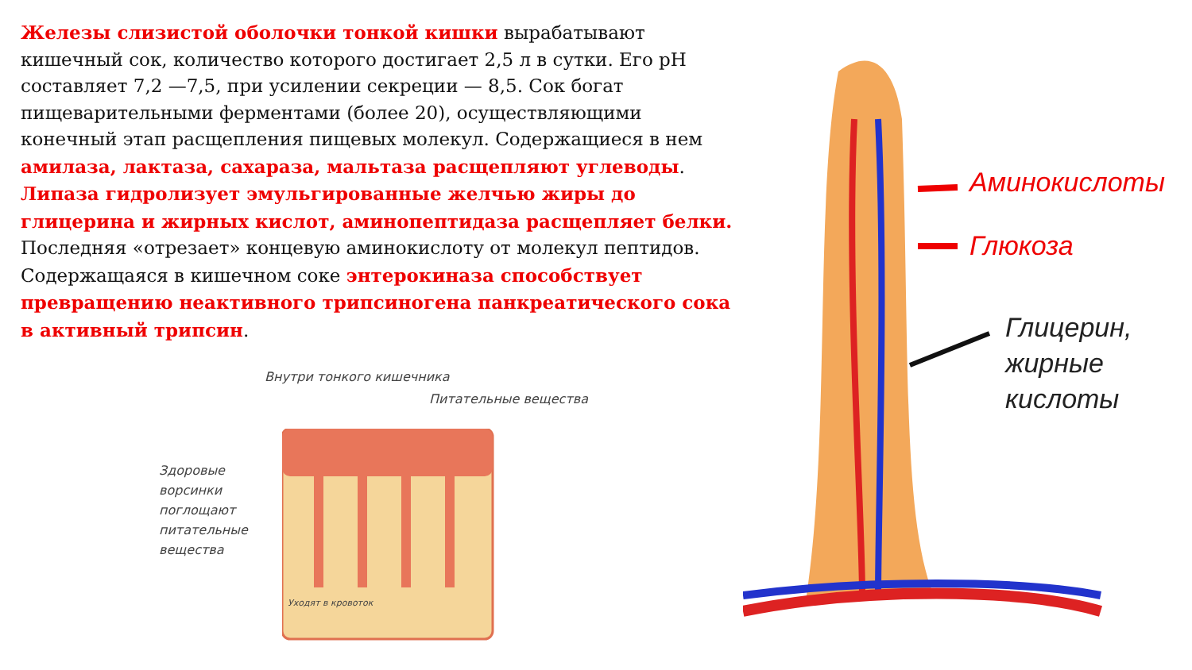Железы слизистой оболочки тонкой кишки вырабатывают кишечный сок, количество которого достигает 2,5 л в сутки. Его pH составляет 7,2 —7,5, при усилении секреции — 8,5. Сок богат пищеварительными ферментами (более 20), осуществляющими конечный этап расщепления пищевых молекул. Содержащиеся в нем амилаза, лактаза, сахараза, мальтаза расщепляют углеводы. Липаза гидролизует эмульгированные желчью жиры до глицерина и жирных кислот, аминопептидаза расщепляет белки. Последняя «отрезает» концевую аминокислоту от молекул пептидов. Содержащаяся в кишечном соке энтерокиназа способствует превращению неактивного трипсиногена панкреатического сока в активный трипсин.
Внутри тонкого кишечника
Питательные вещества
Здоровые
ворсинки
поглощают
питательные
вещества
Уходят в кровоток
Аминокислоты
Глюкоза
Глицерин,
жирные
кислоты